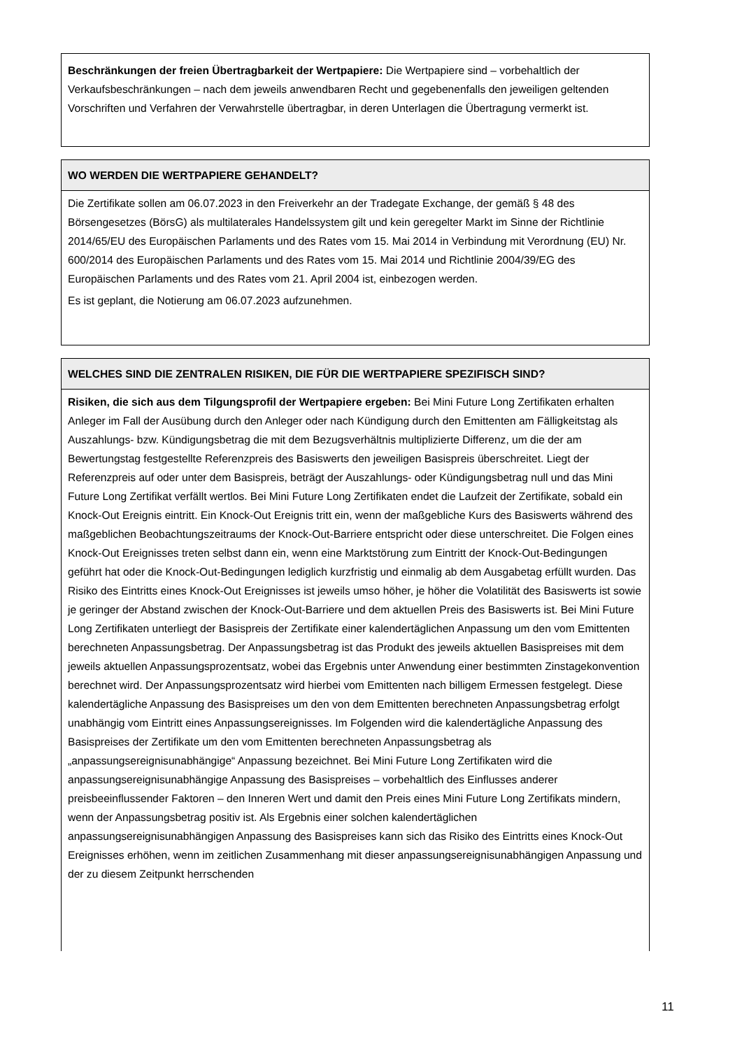Beschränkungen der freien Übertragbarkeit der Wertpapiere: Die Wertpapiere sind – vorbehaltlich der Verkaufsbeschränkungen – nach dem jeweils anwendbaren Recht und gegebenenfalls den jeweiligen geltenden Vorschriften und Verfahren der Verwahrstelle übertragbar, in deren Unterlagen die Übertragung vermerkt ist.
WO WERDEN DIE WERTPAPIERE GEHANDELT?
Die Zertifikate sollen am 06.07.2023 in den Freiverkehr an der Tradegate Exchange, der gemäß § 48 des Börsengesetzes (BörsG) als multilaterales Handelssystem gilt und kein geregelter Markt im Sinne der Richtlinie 2014/65/EU des Europäischen Parlaments und des Rates vom 15. Mai 2014 in Verbindung mit Verordnung (EU) Nr. 600/2014 des Europäischen Parlaments und des Rates vom 15. Mai 2014 und Richtlinie 2004/39/EG des Europäischen Parlaments und des Rates vom 21. April 2004 ist, einbezogen werden.
Es ist geplant, die Notierung am 06.07.2023 aufzunehmen.
WELCHES SIND DIE ZENTRALEN RISIKEN, DIE FÜR DIE WERTPAPIERE SPEZIFISCH SIND?
Risiken, die sich aus dem Tilgungsprofil der Wertpapiere ergeben: Bei Mini Future Long Zertifikaten erhalten Anleger im Fall der Ausübung durch den Anleger oder nach Kündigung durch den Emittenten am Fälligkeitstag als Auszahlungs- bzw. Kündigungsbetrag die mit dem Bezugsverhältnis multiplizierte Differenz, um die der am Bewertungstag festgestellte Referenzpreis des Basiswerts den jeweiligen Basispreis überschreitet. Liegt der Referenzpreis auf oder unter dem Basispreis, beträgt der Auszahlungs- oder Kündigungsbetrag null und das Mini Future Long Zertifikat verfällt wertlos. Bei Mini Future Long Zertifikaten endet die Laufzeit der Zertifikate, sobald ein Knock-Out Ereignis eintritt. Ein Knock-Out Ereignis tritt ein, wenn der maßgebliche Kurs des Basiswerts während des maßgeblichen Beobachtungszeitraums der Knock-Out-Barriere entspricht oder diese unterschreitet. Die Folgen eines Knock-Out Ereignisses treten selbst dann ein, wenn eine Marktstörung zum Eintritt der Knock-Out-Bedingungen geführt hat oder die Knock-Out-Bedingungen lediglich kurzfristig und einmalig ab dem Ausgabetag erfüllt wurden. Das Risiko des Eintritts eines Knock-Out Ereignisses ist jeweils umso höher, je höher die Volatilität des Basiswerts ist sowie je geringer der Abstand zwischen der Knock-Out-Barriere und dem aktuellen Preis des Basiswerts ist. Bei Mini Future Long Zertifikaten unterliegt der Basispreis der Zertifikate einer kalendertäglichen Anpassung um den vom Emittenten berechneten Anpassungsbetrag. Der Anpassungsbetrag ist das Produkt des jeweils aktuellen Basispreises mit dem jeweils aktuellen Anpassungsprozentsatz, wobei das Ergebnis unter Anwendung einer bestimmten Zinstagekonvention berechnet wird. Der Anpassungsprozentsatz wird hierbei vom Emittenten nach billigem Ermessen festgelegt. Diese kalendertägliche Anpassung des Basispreises um den von dem Emittenten berechneten Anpassungsbetrag erfolgt unabhängig vom Eintritt eines Anpassungsereignisses. Im Folgenden wird die kalendertägliche Anpassung des Basispreises der Zertifikate um den vom Emittenten berechneten Anpassungsbetrag als „anpassungsereignisunabhängige“ Anpassung bezeichnet. Bei Mini Future Long Zertifikaten wird die anpassungsereignisunabhängige Anpassung des Basispreises – vorbehaltlich des Einflusses anderer preisbeeinflussender Faktoren – den Inneren Wert und damit den Preis eines Mini Future Long Zertifikats mindern, wenn der Anpassungsbetrag positiv ist. Als Ergebnis einer solchen kalendertäglichen anpassungsereignisunabhängigen Anpassung des Basispreises kann sich das Risiko des Eintritts eines Knock-Out Ereignisses erhöhen, wenn im zeitlichen Zusammenhang mit dieser anpassungsereignisunabhängigen Anpassung und der zu diesem Zeitpunkt herrschenden
11